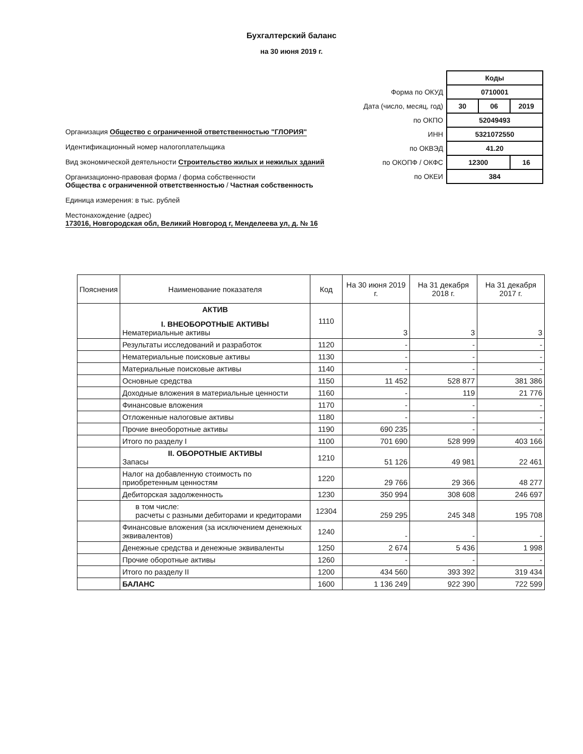Бухгалтерский баланс
на 30 июня 2019 г.
Организация Общество с ограниченной ответственностью "ГЛОРИЯ"
Идентификационный номер налогоплательщика
Вид экономической деятельности Строительство жилых и нежилых зданий
Организационно-правовая форма / форма собственности
Общества с ограниченной ответственностью / Частная собственность
Единица измерения: в тыс. рублей
Местонахождение (адрес)
173016, Новгородская обл, Великий Новгород г, Менделеева ул, д. № 16
| | Коды | | |
| Форма по ОКУД | 0710001 | | |
| Дата (число, месяц, год) | 30 | 06 | 2019 |
| по ОКПО | 52049493 | | |
| ИНН | 5321072550 | | |
| по ОКВЭД | 41.20 | | |
| по ОКОПФ / ОКФС | 12300 | | 16 |
| по ОКЕИ | 384 | | |
| Пояснения | Наименование показателя | Код | На 30 июня 2019 г. | На 31 декабря 2018 г. | На 31 декабря 2017 г. |
| --- | --- | --- | --- | --- | --- |
| | АКТИВ I. ВНЕОБОРОТНЫЕ АКТИВЫ Нематериальные активы | 1110 | 3 | 3 | 3 |
| | Результаты исследований и разработок | 1120 | - | - | - |
| | Нематериальные поисковые активы | 1130 | - | - | - |
| | Материальные поисковые активы | 1140 | - | - | - |
| | Основные средства | 1150 | 11 452 | 528 877 | 381 386 |
| | Доходные вложения в материальные ценности | 1160 | - | 119 | 21 776 |
| | Финансовые вложения | 1170 | - | - | - |
| | Отложенные налоговые активы | 1180 | - | - | - |
| | Прочие внеоборотные активы | 1190 | 690 235 | - | - |
| | Итого по разделу I | 1100 | 701 690 | 528 999 | 403 166 |
| | II. ОБОРОТНЫЕ АКТИВЫ Запасы | 1210 | 51 126 | 49 981 | 22 461 |
| | Налог на добавленную стоимость по приобретенным ценностям | 1220 | 29 766 | 29 366 | 48 277 |
| | Дебиторская задолженность | 1230 | 350 994 | 308 608 | 246 697 |
| | в том числе: расчеты с разными дебиторами и кредиторами | 12304 | 259 295 | 245 348 | 195 708 |
| | Финансовые вложения (за исключением денежных эквивалентов) | 1240 | - | - | - |
| | Денежные средства и денежные эквиваленты | 1250 | 2 674 | 5 436 | 1 998 |
| | Прочие оборотные активы | 1260 | - | - | - |
| | Итого по разделу II | 1200 | 434 560 | 393 392 | 319 434 |
| | БАЛАНС | 1600 | 1 136 249 | 922 390 | 722 599 |